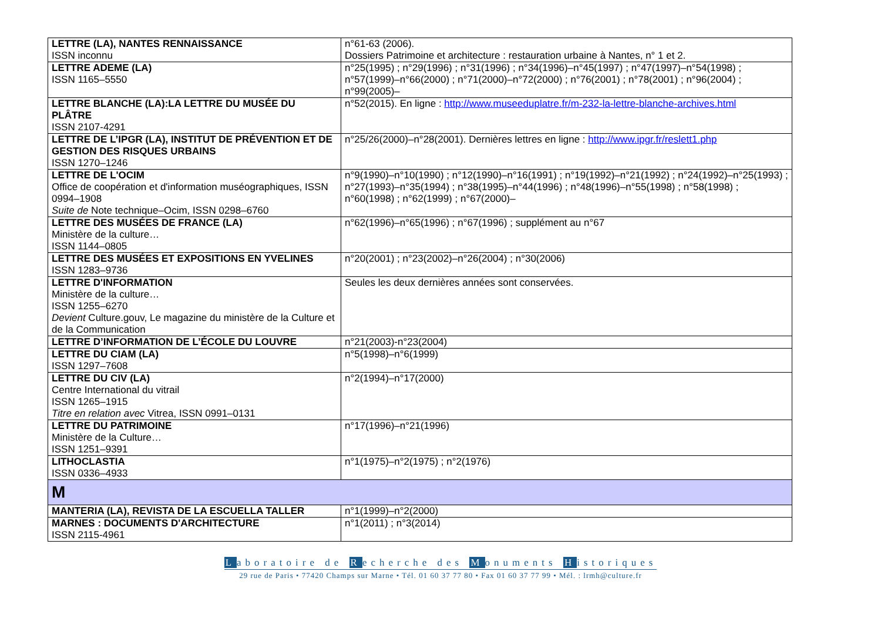| LETTRE (LA), NANTES RENNAISSANCE ISSN inconnu | n°61-63 (2006). Dossiers Patrimoine et architecture : restauration urbaine à Nantes, n° 1 et 2. |
| LETTRE ADEME (LA) ISSN 1165–5550 | n°25(1995) ; n°29(1996) ; n°31(1996) ; n°34(1996)–n°45(1997) ; n°47(1997)–n°54(1998) ; n°57(1999)–n°66(2000) ; n°71(2000)–n°72(2000) ; n°76(2001) ; n°78(2001) ; n°96(2004) ; n°99(2005)– |
| LETTRE BLANCHE (LA):LA LETTRE DU MUSÉE DU PLÂTRE ISSN 2107-4291 | n°52(2015). En ligne : http://www.museeduplatre.fr/m-232-la-lettre-blanche-archives.html |
| LETTRE DE L’IPGR (LA), INSTITUT DE PRÉVENTION ET DE GESTION DES RISQUES URBAINS ISSN 1270–1246 | n°25/26(2000)–n°28(2001). Dernières lettres en ligne : http://www.ipgr.fr/reslett1.php |
| LETTRE DE L'OCIM Office de coopération et d'information muséographiques, ISSN 0994–1908 Suite de Note technique–Ocim, ISSN 0298–6760 | n°9(1990)–n°10(1990) ; n°12(1990)–n°16(1991) ; n°19(1992)–n°21(1992) ; n°24(1992)–n°25(1993) ; n°27(1993)–n°35(1994) ; n°38(1995)–n°44(1996) ; n°48(1996)–n°55(1998) ; n°58(1998) ; n°60(1998) ; n°62(1999) ; n°67(2000)– |
| LETTRE DES MUSÉES DE FRANCE (LA) Ministère de la culture… ISSN 1144–0805 | n°62(1996)–n°65(1996) ; n°67(1996) ; supplément au n°67 |
| LETTRE DES MUSÉES ET EXPOSITIONS EN YVELINES ISSN 1283–9736 | n°20(2001) ; n°23(2002)–n°26(2004) ; n°30(2006) |
| LETTRE D'INFORMATION Ministère de la culture… ISSN 1255–6270 Devient Culture.gouv, Le magazine du ministère de la Culture et de la Communication | Seules les deux dernières années sont conservées. |
| LETTRE D’INFORMATION DE L’ÉCOLE DU LOUVRE | n°21(2003)-n°23(2004) |
| LETTRE DU CIAM (LA) ISSN 1297–7608 | n°5(1998)–n°6(1999) |
| LETTRE DU CIV (LA) Centre International du vitrail ISSN 1265–1915 Titre en relation avec Vitrea, ISSN 0991–0131 | n°2(1994)–n°17(2000) |
| LETTRE DU PATRIMOINE Ministère de la Culture… ISSN 1251–9391 | n°17(1996)–n°21(1996) |
| LITHOCLASTIA ISSN 0336–4933 | n°1(1975)–n°2(1975) ; n°2(1976) |
| M | |
| MANTERIA (LA), REVISTA DE LA ESCUELLA TALLER | n°1(1999)–n°2(2000) |
| MARNES : DOCUMENTS D'ARCHITECTURE ISSN 2115-4961 | n°1(2011) ; n°3(2014) |
Laboratoire de Recherche des Monuments Historiques
29 rue de Paris • 77420 Champs sur Marne • Tél. 01 60 37 77 80 • Fax 01 60 37 77 99 • Mél. : lrmh@culture.fr